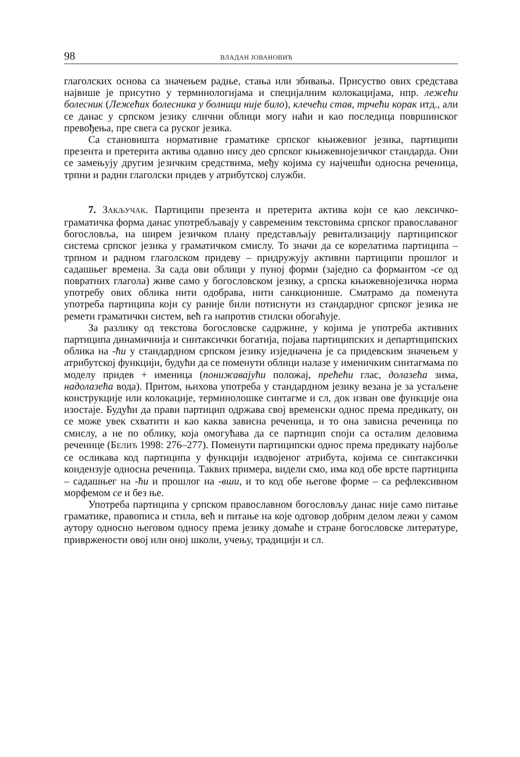98 ВЛАДАН ЈОВАНОВИЋ
глаголских основа са значењем радње, стања или збивања. Присуство ових средстава највише је присутно у терминологијама и специјалним колокацијама, нпр. лежећи болесник (Лежећих болесника у болници није било), клечећи став, трчећи корак итд., али се данас у српском језику слични облици могу наћи и као последица површинског превођења, пре свега са руског језика.
Са становишта нормативне граматике српског књижевног језика, партиципи презента и претерита актива одавно нису део српског књижевнојезичког стандарда. Они се замењују другим језичким средствима, међу којима су најчешћи односна реченица, трпни и радни глаголски придев у атрибутској служби.
7. ЗАКЉУЧАК. Партиципи презента и претерита актива који се као лексичко-граматичка форма данас употребљавају у савременим текстовима српског православаног богословља, на ширем језичком плану представљају ревитализацију партиципског система српског језика у граматичком смислу. То значи да се корелатима партиципа – трпном и радном глаголском придеву – придружују активни партиципи прошлог и садашњег времена. За сада ови облици у пуној форми (заједно са формантом -се од повратних глагола) живе само у богословском језику, а српска књижевнојезичка норма употребу ових облика нити одобрава, нити санкционише. Сматрамо да поменута употреба партиципа који су раније били потиснути из стандардног српског језика не ремети граматички систем, већ га напротив стилски обогаћује.
За разлику од текстова богословске садржине, у којима је употреба активних партиципа динамичнија и синтаксички богатија, појава партиципских и департиципских облика на -ћи у стандардном српском језику изједначена је са придевским значењем у атрибутској функцији, будући да се поменути облици налазе у именичким синтагмама по моделу придев + именица (понижавајући положај, прећећи глас, долазећа зима, надолазећа вода). Притом, њихова употреба у стандардном језику везана је за устаљене конструкције или колокације, терминолошке синтагме и сл, док изван ове функције она изостаје. Будући да прави партицип одржава свој временски однос према предикату, он се може увек схватити и као каква зависна реченица, и то она зависна реченица по смислу, а не по облику, која омогућава да се партицип споји са осталим деловима реченице (БЕЛИЋ 1998: 276–277). Поменути партиципски однос према предикату најбоље се осликава код партиципа у функцији издвојеног атрибута, којима се синтаксички кондензује односна реченица. Таквих примера, видели смо, има код обе врсте партиципа – садашњег на -ћи и прошлог на -вши, и то код обе његове форме – са рефлексивном морфемом се и без ње.
Употреба партиципа у српском православном богословљу данас није само питање граматике, правописа и стила, већ и питање на које одговор добрим делом лежи у самом аутору односно његовом односу према језику домаће и стране богословске литературе, привржености овој или оној школи, учењу, традицији и сл.